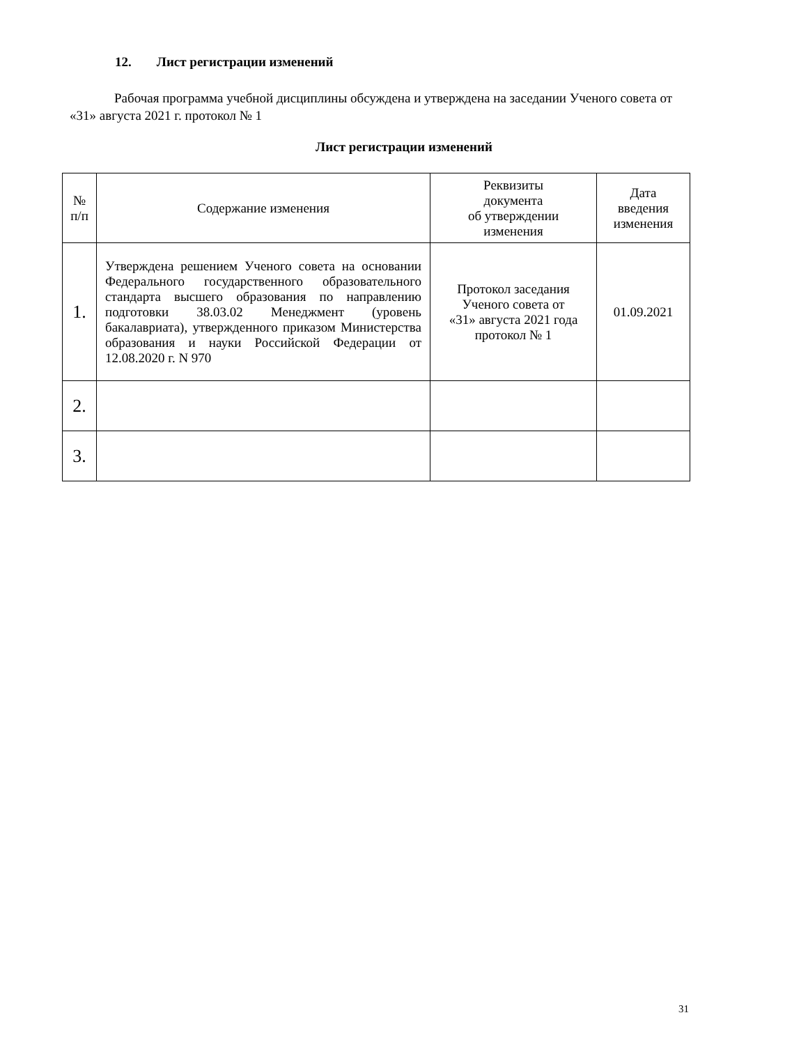12. Лист регистрации изменений
Рабочая программа учебной дисциплины обсуждена и утверждена на заседании Ученого совета от «31» августа 2021 г. протокол № 1
Лист регистрации изменений
| № п/п | Содержание изменения | Реквизиты документа об утверждении изменения | Дата введения изменения |
| --- | --- | --- | --- |
| 1. | Утверждена решением Ученого совета на основании Федерального государственного образовательного стандарта высшего образования по направлению подготовки 38.03.02 Менеджмент (уровень бакалавриата), утвержденного приказом Министерства образования и науки Российской Федерации от 12.08.2020 г. N 970 | Протокол заседания Ученого совета от «31» августа 2021 года протокол № 1 | 01.09.2021 |
| 2. | | | |
| 3. | | | |
31